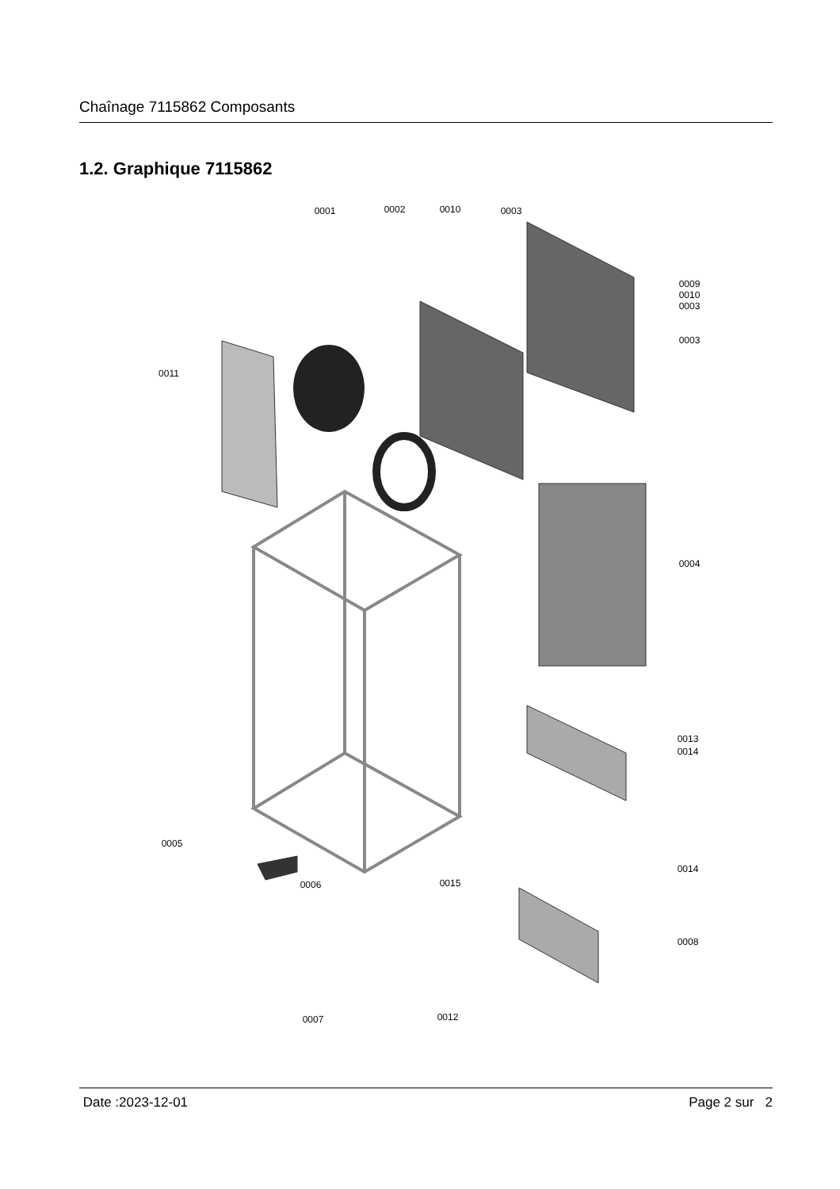Chaînage 7115862 Composants
1.2. Graphique 7115862
0001
0002
0010
0003
0009
0010
0003
0003
0011
0004
0013
0014
0005
0006
0015
0014
0008
0007
0012
Date :2023-12-01 Page 2 sur 2